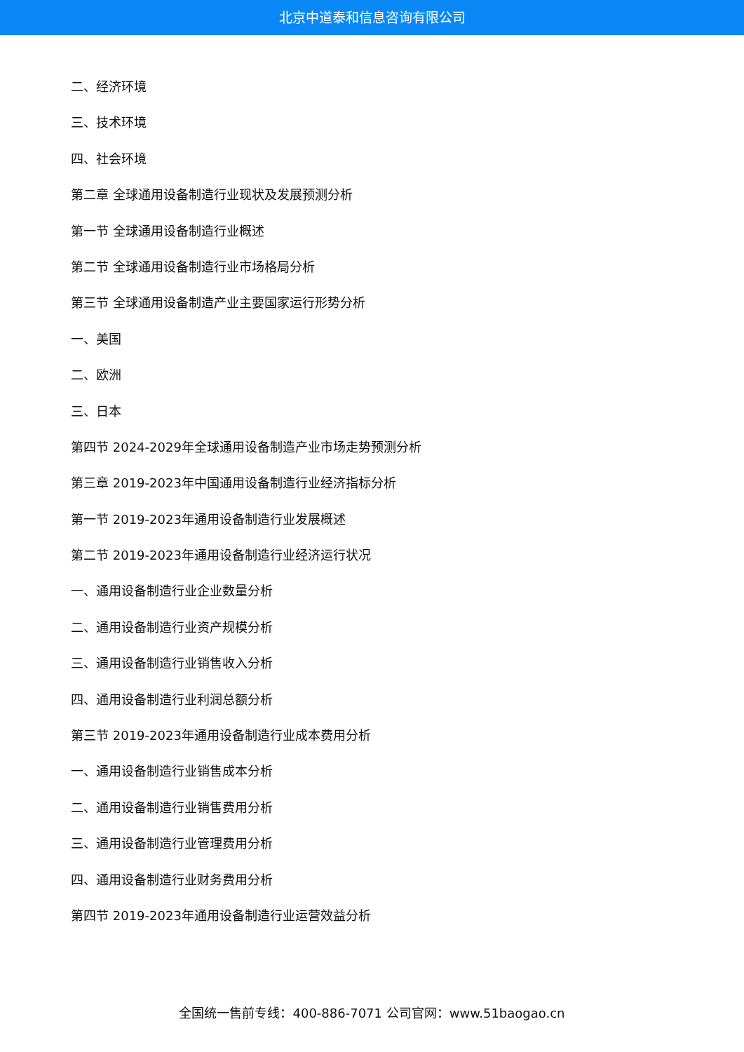北京中道泰和信息咨询有限公司
二、经济环境
三、技术环境
四、社会环境
第二章 全球通用设备制造行业现状及发展预测分析
第一节 全球通用设备制造行业概述
第二节 全球通用设备制造行业市场格局分析
第三节 全球通用设备制造产业主要国家运行形势分析
一、美国
二、欧洲
三、日本
第四节 2024-2029年全球通用设备制造产业市场走势预测分析
第三章 2019-2023年中国通用设备制造行业经济指标分析
第一节 2019-2023年通用设备制造行业发展概述
第二节 2019-2023年通用设备制造行业经济运行状况
一、通用设备制造行业企业数量分析
二、通用设备制造行业资产规模分析
三、通用设备制造行业销售收入分析
四、通用设备制造行业利润总额分析
第三节 2019-2023年通用设备制造行业成本费用分析
一、通用设备制造行业销售成本分析
二、通用设备制造行业销售费用分析
三、通用设备制造行业管理费用分析
四、通用设备制造行业财务费用分析
第四节 2019-2023年通用设备制造行业运营效益分析
全国统一售前专线：400-886-7071 公司官网：www.51baogao.cn